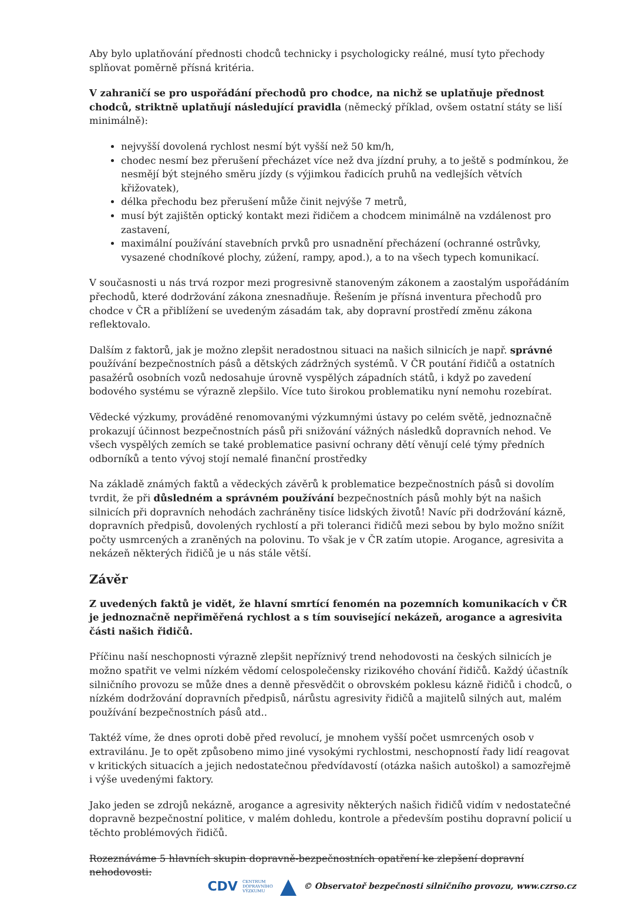Aby bylo uplatňování přednosti chodců technicky i psychologicky reálné, musí tyto přechody splňovat poměrně přísná kritéria.
V zahraničí se pro uspořádání přechodů pro chodce, na nichž se uplatňuje přednost chodců, striktně uplatňují následující pravidla (německý příklad, ovšem ostatní státy se liší minimálně):
nejvyšší dovolená rychlost nesmí být vyšší než 50 km/h,
chodec nesmí bez přerušení přecházet více než dva jízdní pruhy, a to ještě s podmínkou, že nesmějí být stejného směru jízdy (s výjimkou řadicích pruhů na vedlejších větvích křižovatek),
délka přechodu bez přerušení může činit nejvýše 7 metrů,
musí být zajištěn optický kontakt mezi řidičem a chodcem minimálně na vzdálenost pro zastavení,
maximální používání stavebních prvků pro usnadnění přecházení (ochranné ostrůvky, vysazené chodníkové plochy, zúžení, rampy, apod.), a to na všech typech komunikací.
V současnosti u nás trvá rozpor mezi progresivně stanoveným zákonem a zaostalým uspořádáním přechodů, které dodržování zákona znesnadňuje. Řešením je přísná inventura přechodů pro chodce v ČR a přiblížení se uvedeným zásadám tak, aby dopravní prostředí změnu zákona reflektovalo.
Dalším z faktorů, jak je možno zlepšit neradostnou situaci na našich silnicích je např. správné používání bezpečnostních pásů a dětských zádržných systémů. V ČR poutání řidičů a ostatních pasažérů osobních vozů nedosahuje úrovně vyspělých západních států, i když po zavedení bodového systému se výrazně zlepšilo. Více tuto širokou problematiku nyní nemohu rozebírat.
Vědecké výzkumy, prováděné renomovanými výzkumnými ústavy po celém světě, jednoznačně prokazují účinnost bezpečnostních pásů při snižování vážných následků dopravních nehod. Ve všech vyspělých zemích se také problematice pasivní ochrany dětí věnují celé týmy předních odborníků a tento vývoj stojí nemalé finanční prostředky
Na základě známých faktů a vědeckých závěrů k problematice bezpečnostních pásů si dovolím tvrdit, že při důsledném a správném používání bezpečnostních pásů mohly být na našich silnicích při dopravních nehodách zachráněny tisíce lidských životů! Navíc při dodržování kázně, dopravních předpisů, dovolených rychlostí a při toleranci řidičů mezi sebou by bylo možno snížit počty usmrcených a zraněných na polovinu. To však je v ČR zatím utopie. Arogance, agresivita a nekázeň některých řidičů je u nás stále větší.
Závěr
Z uvedených faktů je vidět, že hlavní smrtící fenomén na pozemních komunikacích v ČR je jednoznačně nepřiměřená rychlost a s tím související nekázeň, arogance a agresivita části našich řidičů.
Příčinu naší neschopnosti výrazně zlepšit nepříznivý trend nehodovosti na českých silnicích je možno spatřit ve velmi nízkém vědomí celospolečensky rizikového chování řidičů. Každý účastník silničního provozu se může dnes a denně přesvědčit o obrovském poklesu kázně řidičů i chodců, o nízkém dodržování dopravních předpisů, nárůstu agresivity řidičů a majitelů silných aut, malém používání bezpečnostních pásů atd..
Taktéž víme, že dnes oproti době před revolucí, je mnohem vyšší počet usmrcených osob v extravilánu. Je to opět způsobeno mimo jiné vysokými rychlostmi, neschopností řady lidí reagovat v kritických situacích a jejich nedostatečnou předvídavostí (otázka našich autoškol) a samozřejmě i výše uvedenými faktory.
Jako jeden se zdrojů nekázně, arogance a agresivity některých našich řidičů vidím v nedostatečné dopravně bezpečnostní politice, v malém dohledu, kontrole a především postihu dopravní policií u těchto problémových řidičů.
Rozeznáváme 5 hlavních skupin dopravně-bezpečnostních opatření ke zlepšení dopravní nehodovosti:
CDV CENTRUM
DOPRAVNÍHO
VÝZKUMU © Observatoř bezpečnosti silničního provozu, www.czrso.cz